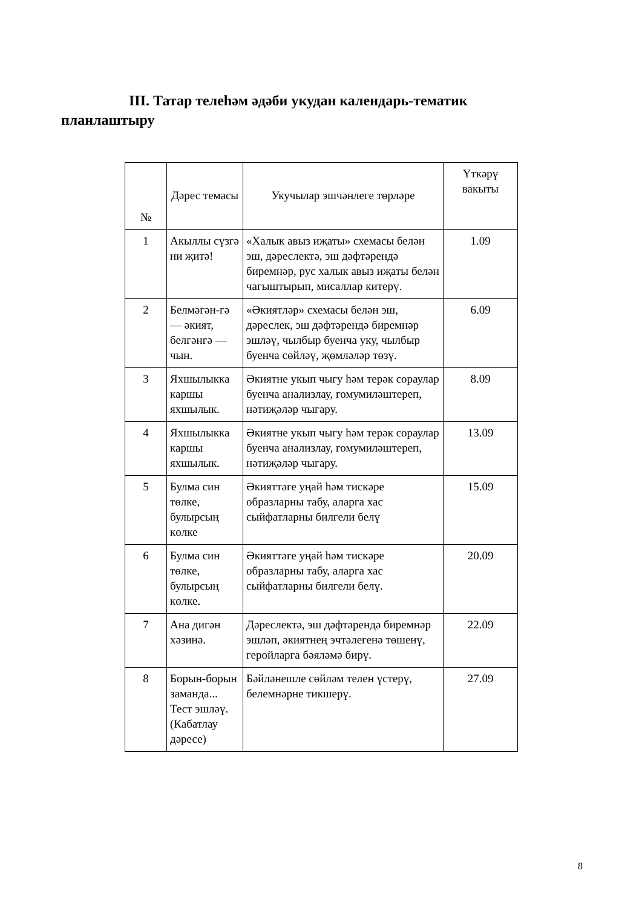III. Татар телеһәм әдәби укудан календарь-тематик планлаштыру
| № | Дәрес темасы | Укучылар эшчәнлеге төрләре | Үткәрү вакыты |
| --- | --- | --- | --- |
| 1 | Акыллы сүзгә ни җитә! | «Халык авыз иҗаты» схемасы белән эш, дәреслектә, эш дәфтәрендә биремнәр, рус халык авыз иҗаты белән чагыштырып, мисаллар китерү. | 1.09 |
| 2 | Белмәгән-гә — әкият, белгәнгә — чын. | «Әкиятләр» схемасы белән эш, дәреслек, эш дәфтәрендә биремнәр эшләү, чылбыр буенча уку, чылбыр буенча сөйләү, җөмләләр төзү. | 6.09 |
| 3 | Яхшылыкка каршы яхшылык. | Әкиятне укып чыгу һәм терәк сораулар буенча анализлау, гомумиләштереп, нәтиҗәләр чыгару. | 8.09 |
| 4 | Яхшылыкка каршы яхшылык. | Әкиятне укып чыгу һәм терәк сораулар буенча анализлау, гомумиләштереп, нәтиҗәләр чыгару. | 13.09 |
| 5 | Булма син төлке, булырсың көлке | Әкияттәге уңай һәм тискәре образларны табу, аларга хас сыйфатларны билгели белү | 15.09 |
| 6 | Булма син төлке, булырсың көлке. | Әкияттәге уңай һәм тискәре образларны табу, аларга хас сыйфатларны билгели белү. | 20.09 |
| 7 | Ана дигән хәзинә. | Дәреслектә, эш дәфтәрендә биремнәр эшләп, әкиятнең эчтәлегенә төшенү, геройларга бәяләмә бирү. | 22.09 |
| 8 | Борын-борын заманда... Тест эшләү. (Кабатлау дәресе) | Бәйләнешле сөйләм телен үстерү, белемнәрне тикшерү. | 27.09 |
8